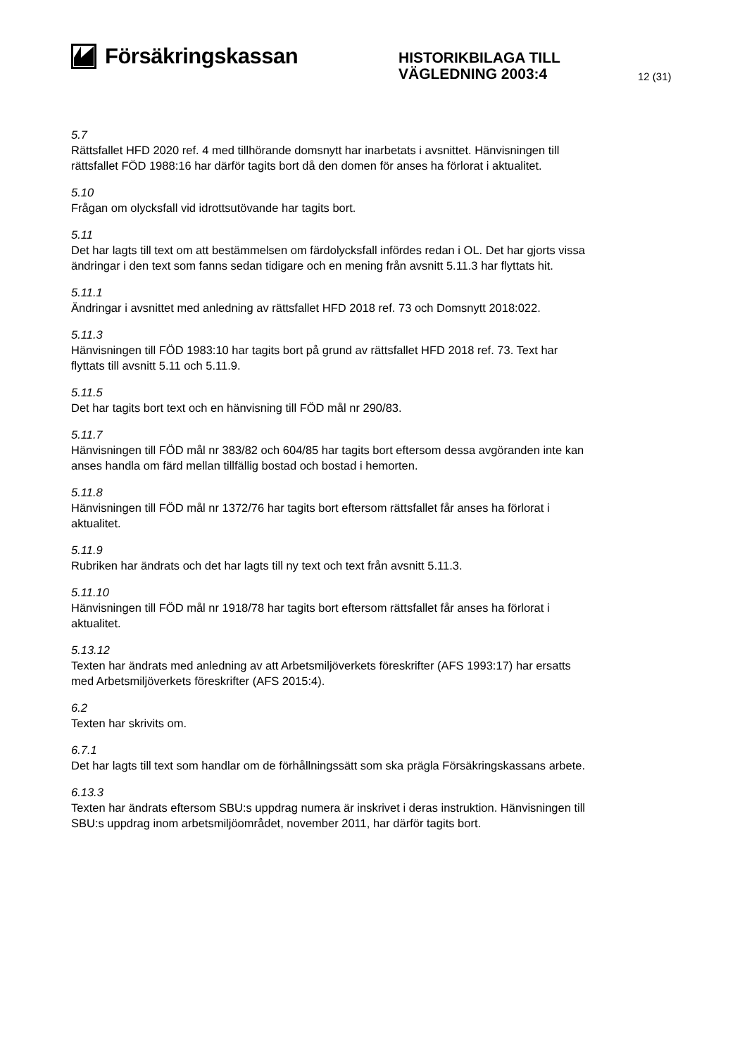Försäkringskassan
HISTORIKBILAGA TILL
VÄGLEDNING 2003:4
12 (31)
5.7
Rättsfallet HFD 2020 ref. 4 med tillhörande domsnytt har inarbetats i avsnittet. Hänvisningen till rättsfallet FÖD 1988:16 har därför tagits bort då den domen för anses ha förlorat i aktualitet.
5.10
Frågan om olycksfall vid idrottsutövande har tagits bort.
5.11
Det har lagts till text om att bestämmelsen om färdolycksfall infördes redan i OL. Det har gjorts vissa ändringar i den text som fanns sedan tidigare och en mening från avsnitt 5.11.3 har flyttats hit.
5.11.1
Ändringar i avsnittet med anledning av rättsfallet HFD 2018 ref. 73 och Domsnytt 2018:022.
5.11.3
Hänvisningen till FÖD 1983:10 har tagits bort på grund av rättsfallet HFD 2018 ref. 73. Text har flyttats till avsnitt 5.11 och 5.11.9.
5.11.5
Det har tagits bort text och en hänvisning till FÖD mål nr 290/83.
5.11.7
Hänvisningen till FÖD mål nr 383/82 och 604/85 har tagits bort eftersom dessa avgöranden inte kan anses handla om färd mellan tillfällig bostad och bostad i hemorten.
5.11.8
Hänvisningen till FÖD mål nr 1372/76 har tagits bort eftersom rättsfallet får anses ha förlorat i aktualitet.
5.11.9
Rubriken har ändrats och det har lagts till ny text och text från avsnitt 5.11.3.
5.11.10
Hänvisningen till FÖD mål nr 1918/78 har tagits bort eftersom rättsfallet får anses ha förlorat i aktualitet.
5.13.12
Texten har ändrats med anledning av att Arbetsmiljöverkets föreskrifter (AFS 1993:17) har ersatts med Arbetsmiljöverkets föreskrifter (AFS 2015:4).
6.2
Texten har skrivits om.
6.7.1
Det har lagts till text som handlar om de förhållningssätt som ska prägla Försäkringskassans arbete.
6.13.3
Texten har ändrats eftersom SBU:s uppdrag numera är inskrivet i deras instruktion. Hänvisningen till SBU:s uppdrag inom arbetsmiljöområdet, november 2011, har därför tagits bort.